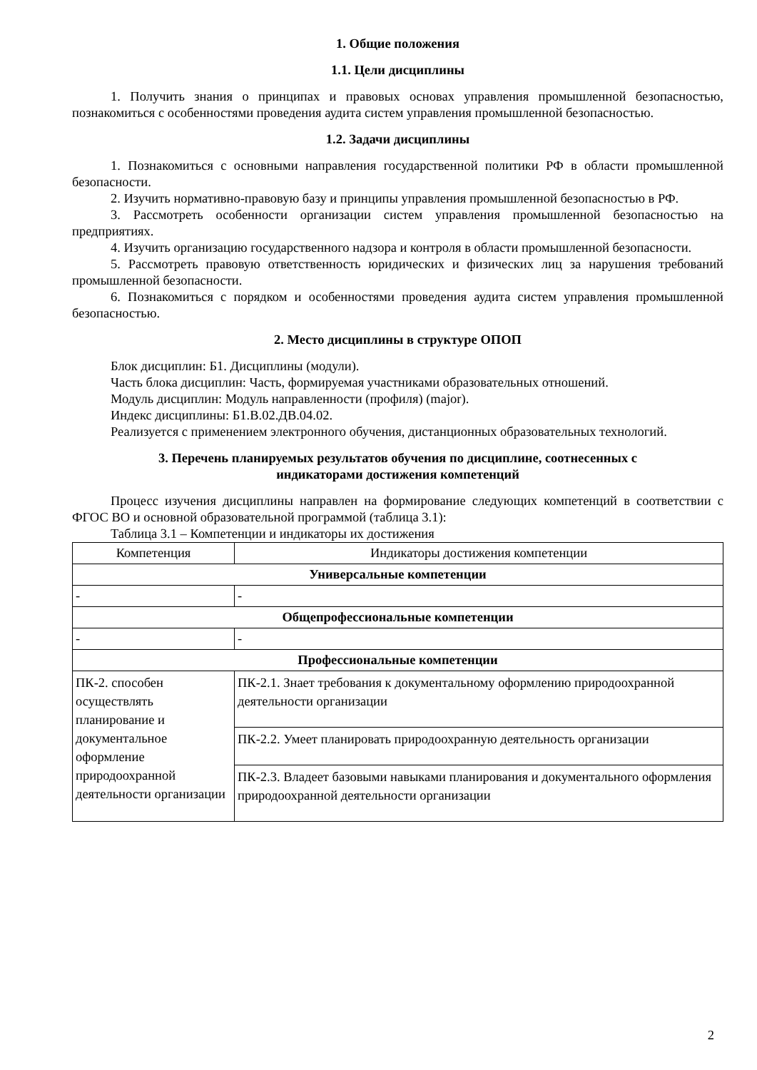1. Общие положения
1.1. Цели дисциплины
1. Получить знания о принципах и правовых основах управления промышленной безопасностью, познакомиться с особенностями проведения аудита систем управления промышленной безопасностью.
1.2. Задачи дисциплины
1. Познакомиться с основными направления государственной политики РФ в области промышленной безопасности.
2. Изучить нормативно-правовую базу и принципы управления промышленной безопасностью в РФ.
3. Рассмотреть особенности организации систем управления промышленной безопасностью на предприятиях.
4. Изучить организацию государственного надзора и контроля в области промышленной безопасности.
5. Рассмотреть правовую ответственность юридических и физических лиц за нарушения требований промышленной безопасности.
6. Познакомиться с порядком и особенностями проведения аудита систем управления промышленной безопасностью.
2. Место дисциплины в структуре ОПОП
Блок дисциплин: Б1. Дисциплины (модули).
Часть блока дисциплин: Часть, формируемая участниками образовательных отношений.
Модуль дисциплин: Модуль направленности (профиля) (major).
Индекс дисциплины: Б1.В.02.ДВ.04.02.
Реализуется с применением электронного обучения, дистанционных образовательных технологий.
3. Перечень планируемых результатов обучения по дисциплине, соотнесенных с
индикаторами достижения компетенций
Процесс изучения дисциплины направлен на формирование следующих компетенций в соответствии с ФГОС ВО и основной образовательной программой (таблица 3.1):
Таблица 3.1 – Компетенции и индикаторы их достижения
| Компетенция | Индикаторы достижения компетенции |
| --- | --- |
| Универсальные компетенции | |
| - | - |
| Общепрофессиональные компетенции | |
| - | - |
| Профессиональные компетенции | |
| ПК-2. способен осуществлять планирование и документальное оформление природоохранной деятельности организации | ПК-2.1. Знает требования к документальному оформлению природоохранной деятельности организации |
| | ПК-2.2. Умеет планировать природоохранную деятельность организации |
| | ПК-2.3. Владеет базовыми навыками планирования и документального оформления природоохранной деятельности организации |
2